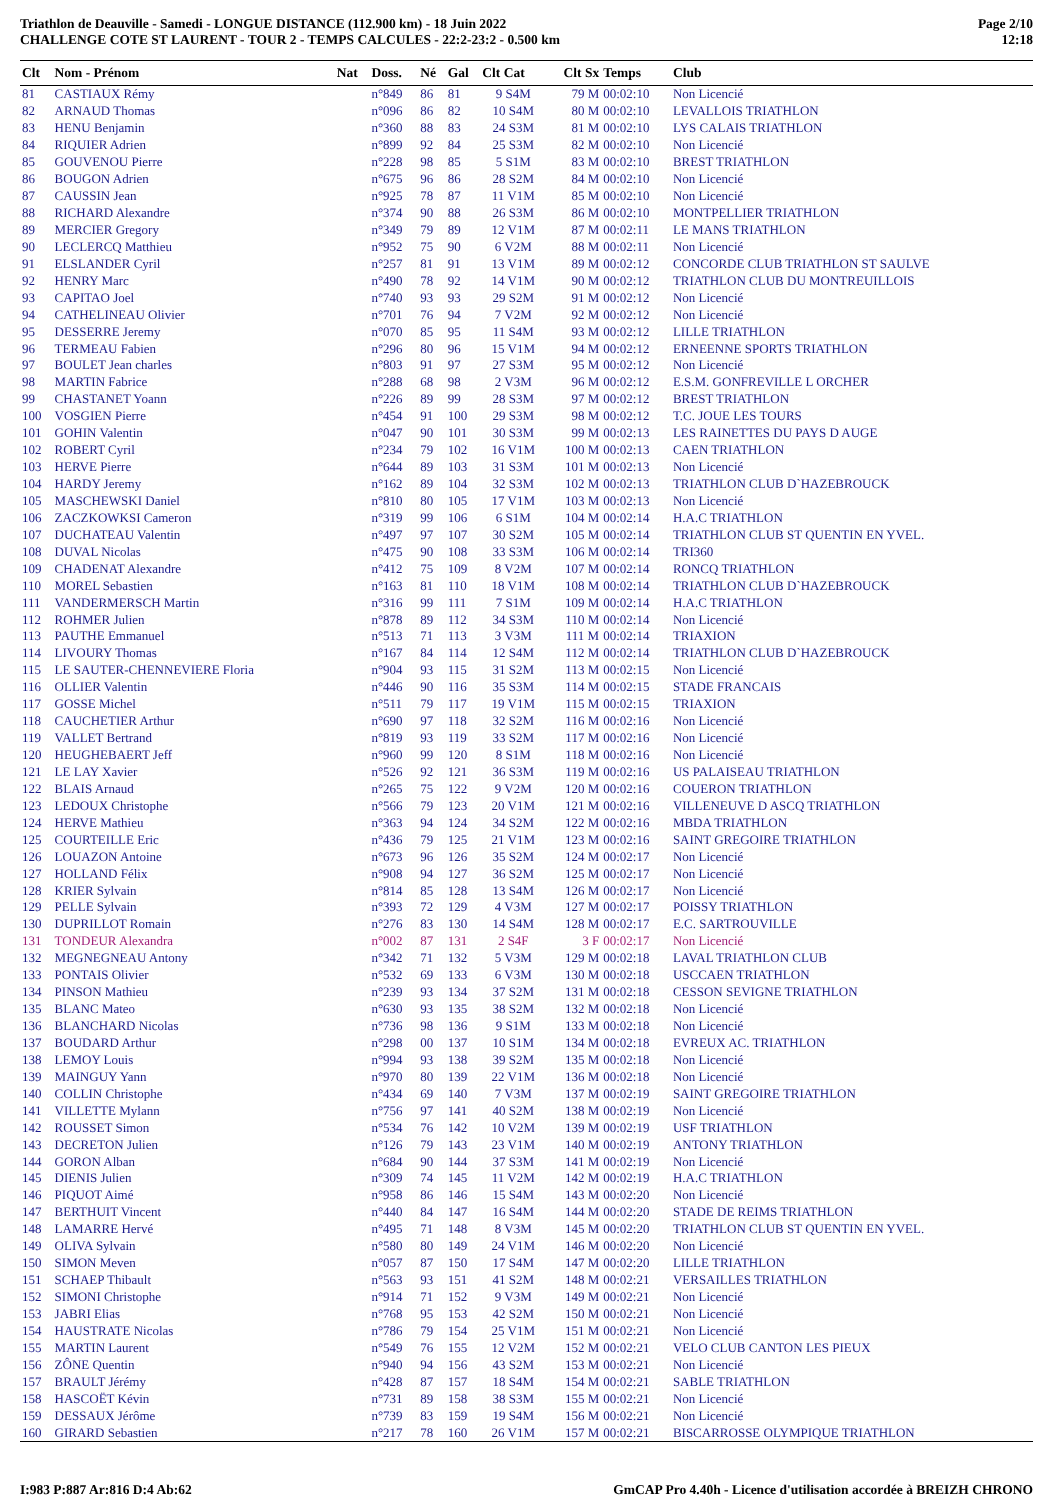Triathlon de Deauville - Samedi - LONGUE DISTANCE (112.900 km) - 18 Juin 2022
CHALLENGE COTE ST LAURENT - TOUR 2 - TEMPS CALCULES - 22:2-23:2 - 0.500 km
Page 2/10
12:18
| Clt | Nom - Prénom | Nat | Doss. | Né | Gal | Clt Cat | Clt Sx | Temps | Club |
| --- | --- | --- | --- | --- | --- | --- | --- | --- | --- |
| 81 | CASTIAUX Rémy | | n°849 | 86 | 81 | 9 S4M | 79 M | 00:02:10 | Non Licencié |
| 82 | ARNAUD Thomas | | n°096 | 86 | 82 | 10 S4M | 80 M | 00:02:10 | LEVALLOIS TRIATHLON |
| 83 | HENU Benjamin | | n°360 | 88 | 83 | 24 S3M | 81 M | 00:02:10 | LYS CALAIS TRIATHLON |
| 84 | RIQUIER Adrien | | n°899 | 92 | 84 | 25 S3M | 82 M | 00:02:10 | Non Licencié |
| 85 | GOUVENOU Pierre | | n°228 | 98 | 85 | 5 S1M | 83 M | 00:02:10 | BREST TRIATHLON |
| 86 | BOUGON Adrien | | n°675 | 96 | 86 | 28 S2M | 84 M | 00:02:10 | Non Licencié |
| 87 | CAUSSIN Jean | | n°925 | 78 | 87 | 11 V1M | 85 M | 00:02:10 | Non Licencié |
| 88 | RICHARD Alexandre | | n°374 | 90 | 88 | 26 S3M | 86 M | 00:02:10 | MONTPELLIER TRIATHLON |
| 89 | MERCIER Gregory | | n°349 | 79 | 89 | 12 V1M | 87 M | 00:02:11 | LE MANS TRIATHLON |
| 90 | LECLERCQ Matthieu | | n°952 | 75 | 90 | 6 V2M | 88 M | 00:02:11 | Non Licencié |
| 91 | ELSLANDER Cyril | | n°257 | 81 | 91 | 13 V1M | 89 M | 00:02:12 | CONCORDE CLUB TRIATHLON ST SAULVE |
| 92 | HENRY Marc | | n°490 | 78 | 92 | 14 V1M | 90 M | 00:02:12 | TRIATHLON CLUB DU MONTREUILLOIS |
| 93 | CAPITAO Joel | | n°740 | 93 | 93 | 29 S2M | 91 M | 00:02:12 | Non Licencié |
| 94 | CATHELINEAU Olivier | | n°701 | 76 | 94 | 7 V2M | 92 M | 00:02:12 | Non Licencié |
| 95 | DESSERRE Jeremy | | n°070 | 85 | 95 | 11 S4M | 93 M | 00:02:12 | LILLE TRIATHLON |
| 96 | TERMEAU Fabien | | n°296 | 80 | 96 | 15 V1M | 94 M | 00:02:12 | ERNEENNE SPORTS TRIATHLON |
| 97 | BOULET Jean charles | | n°803 | 91 | 97 | 27 S3M | 95 M | 00:02:12 | Non Licencié |
| 98 | MARTIN Fabrice | | n°288 | 68 | 98 | 2 V3M | 96 M | 00:02:12 | E.S.M. GONFREVILLE L ORCHER |
| 99 | CHASTANET Yoann | | n°226 | 89 | 99 | 28 S3M | 97 M | 00:02:12 | BREST TRIATHLON |
| 100 | VOSGIEN Pierre | | n°454 | 91 | 100 | 29 S3M | 98 M | 00:02:12 | T.C. JOUE LES TOURS |
| 101 | GOHIN Valentin | | n°047 | 90 | 101 | 30 S3M | 99 M | 00:02:13 | LES RAINETTES DU PAYS D AUGE |
| 102 | ROBERT Cyril | | n°234 | 79 | 102 | 16 V1M | 100 M | 00:02:13 | CAEN TRIATHLON |
| 103 | HERVE Pierre | | n°644 | 89 | 103 | 31 S3M | 101 M | 00:02:13 | Non Licencié |
| 104 | HARDY Jeremy | | n°162 | 89 | 104 | 32 S3M | 102 M | 00:02:13 | TRIATHLON CLUB D`HAZEBROUCK |
| 105 | MASCHEWSKI Daniel | | n°810 | 80 | 105 | 17 V1M | 103 M | 00:02:13 | Non Licencié |
| 106 | ZACZKOWKSI Cameron | | n°319 | 99 | 106 | 6 S1M | 104 M | 00:02:14 | H.A.C TRIATHLON |
| 107 | DUCHATEAU Valentin | | n°497 | 97 | 107 | 30 S2M | 105 M | 00:02:14 | TRIATHLON CLUB ST QUENTIN EN YVEL. |
| 108 | DUVAL Nicolas | | n°475 | 90 | 108 | 33 S3M | 106 M | 00:02:14 | TRI360 |
| 109 | CHADENAT Alexandre | | n°412 | 75 | 109 | 8 V2M | 107 M | 00:02:14 | RONCQ TRIATHLON |
| 110 | MOREL Sebastien | | n°163 | 81 | 110 | 18 V1M | 108 M | 00:02:14 | TRIATHLON CLUB D`HAZEBROUCK |
| 111 | VANDERMERSCH Martin | | n°316 | 99 | 111 | 7 S1M | 109 M | 00:02:14 | H.A.C TRIATHLON |
| 112 | ROHMER Julien | | n°878 | 89 | 112 | 34 S3M | 110 M | 00:02:14 | Non Licencié |
| 113 | PAUTHE Emmanuel | | n°513 | 71 | 113 | 3 V3M | 111 M | 00:02:14 | TRIAXION |
| 114 | LIVOURY Thomas | | n°167 | 84 | 114 | 12 S4M | 112 M | 00:02:14 | TRIATHLON CLUB D`HAZEBROUCK |
| 115 | LE SAUTER-CHENNEVIERE Floria | | n°904 | 93 | 115 | 31 S2M | 113 M | 00:02:15 | Non Licencié |
| 116 | OLLIER Valentin | | n°446 | 90 | 116 | 35 S3M | 114 M | 00:02:15 | STADE FRANCAIS |
| 117 | GOSSE Michel | | n°511 | 79 | 117 | 19 V1M | 115 M | 00:02:15 | TRIAXION |
| 118 | CAUCHETIER Arthur | | n°690 | 97 | 118 | 32 S2M | 116 M | 00:02:16 | Non Licencié |
| 119 | VALLET Bertrand | | n°819 | 93 | 119 | 33 S2M | 117 M | 00:02:16 | Non Licencié |
| 120 | HEUGHEBAERT Jeff | | n°960 | 99 | 120 | 8 S1M | 118 M | 00:02:16 | Non Licencié |
| 121 | LE LAY Xavier | | n°526 | 92 | 121 | 36 S3M | 119 M | 00:02:16 | US PALAISEAU TRIATHLON |
| 122 | BLAIS Arnaud | | n°265 | 75 | 122 | 9 V2M | 120 M | 00:02:16 | COUERON TRIATHLON |
| 123 | LEDOUX Christophe | | n°566 | 79 | 123 | 20 V1M | 121 M | 00:02:16 | VILLENEUVE D ASCQ TRIATHLON |
| 124 | HERVE Mathieu | | n°363 | 94 | 124 | 34 S2M | 122 M | 00:02:16 | MBDA TRIATHLON |
| 125 | COURTEILLE Eric | | n°436 | 79 | 125 | 21 V1M | 123 M | 00:02:16 | SAINT GREGOIRE TRIATHLON |
| 126 | LOUAZON Antoine | | n°673 | 96 | 126 | 35 S2M | 124 M | 00:02:17 | Non Licencié |
| 127 | HOLLAND Félix | | n°908 | 94 | 127 | 36 S2M | 125 M | 00:02:17 | Non Licencié |
| 128 | KRIER Sylvain | | n°814 | 85 | 128 | 13 S4M | 126 M | 00:02:17 | Non Licencié |
| 129 | PELLE Sylvain | | n°393 | 72 | 129 | 4 V3M | 127 M | 00:02:17 | POISSY TRIATHLON |
| 130 | DUPRILLOT Romain | | n°276 | 83 | 130 | 14 S4M | 128 M | 00:02:17 | E.C. SARTROUVILLE |
| 131 | TONDEUR Alexandra | | n°002 | 87 | 131 | 2 S4F | 3 F | 00:02:17 | Non Licencié |
| 132 | MEGNEGNEAU Antony | | n°342 | 71 | 132 | 5 V3M | 129 M | 00:02:18 | LAVAL TRIATHLON CLUB |
| 133 | PONTAIS Olivier | | n°532 | 69 | 133 | 6 V3M | 130 M | 00:02:18 | USCCAEN TRIATHLON |
| 134 | PINSON Mathieu | | n°239 | 93 | 134 | 37 S2M | 131 M | 00:02:18 | CESSON SEVIGNE TRIATHLON |
| 135 | BLANC Mateo | | n°630 | 93 | 135 | 38 S2M | 132 M | 00:02:18 | Non Licencié |
| 136 | BLANCHARD Nicolas | | n°736 | 98 | 136 | 9 S1M | 133 M | 00:02:18 | Non Licencié |
| 137 | BOUDARD Arthur | | n°298 | 00 | 137 | 10 S1M | 134 M | 00:02:18 | EVREUX AC. TRIATHLON |
| 138 | LEMOY Louis | | n°994 | 93 | 138 | 39 S2M | 135 M | 00:02:18 | Non Licencié |
| 139 | MAINGUY Yann | | n°970 | 80 | 139 | 22 V1M | 136 M | 00:02:18 | Non Licencié |
| 140 | COLLIN Christophe | | n°434 | 69 | 140 | 7 V3M | 137 M | 00:02:19 | SAINT GREGOIRE TRIATHLON |
| 141 | VILLETTE Mylann | | n°756 | 97 | 141 | 40 S2M | 138 M | 00:02:19 | Non Licencié |
| 142 | ROUSSET Simon | | n°534 | 76 | 142 | 10 V2M | 139 M | 00:02:19 | USF TRIATHLON |
| 143 | DECRETON Julien | | n°126 | 79 | 143 | 23 V1M | 140 M | 00:02:19 | ANTONY TRIATHLON |
| 144 | GORON Alban | | n°684 | 90 | 144 | 37 S3M | 141 M | 00:02:19 | Non Licencié |
| 145 | DIENIS Julien | | n°309 | 74 | 145 | 11 V2M | 142 M | 00:02:19 | H.A.C TRIATHLON |
| 146 | PIQUOT Aimé | | n°958 | 86 | 146 | 15 S4M | 143 M | 00:02:20 | Non Licencié |
| 147 | BERTHUIT Vincent | | n°440 | 84 | 147 | 16 S4M | 144 M | 00:02:20 | STADE DE REIMS TRIATHLON |
| 148 | LAMARRE Hervé | | n°495 | 71 | 148 | 8 V3M | 145 M | 00:02:20 | TRIATHLON CLUB ST QUENTIN EN YVEL. |
| 149 | OLIVA Sylvain | | n°580 | 80 | 149 | 24 V1M | 146 M | 00:02:20 | Non Licencié |
| 150 | SIMON Meven | | n°057 | 87 | 150 | 17 S4M | 147 M | 00:02:20 | LILLE TRIATHLON |
| 151 | SCHAEP Thibault | | n°563 | 93 | 151 | 41 S2M | 148 M | 00:02:21 | VERSAILLES TRIATHLON |
| 152 | SIMONI Christophe | | n°914 | 71 | 152 | 9 V3M | 149 M | 00:02:21 | Non Licencié |
| 153 | JABRI Elias | | n°768 | 95 | 153 | 42 S2M | 150 M | 00:02:21 | Non Licencié |
| 154 | HAUSTRATE Nicolas | | n°786 | 79 | 154 | 25 V1M | 151 M | 00:02:21 | Non Licencié |
| 155 | MARTIN Laurent | | n°549 | 76 | 155 | 12 V2M | 152 M | 00:02:21 | VELO CLUB CANTON LES PIEUX |
| 156 | ZÔNE Quentin | | n°940 | 94 | 156 | 43 S2M | 153 M | 00:02:21 | Non Licencié |
| 157 | BRAULT Jérémy | | n°428 | 87 | 157 | 18 S4M | 154 M | 00:02:21 | SABLE TRIATHLON |
| 158 | HASCOËT Kévin | | n°731 | 89 | 158 | 38 S3M | 155 M | 00:02:21 | Non Licencié |
| 159 | DESSAUX Jérôme | | n°739 | 83 | 159 | 19 S4M | 156 M | 00:02:21 | Non Licencié |
| 160 | GIRARD Sebastien | | n°217 | 78 | 160 | 26 V1M | 157 M | 00:02:21 | BISCARROSSE OLYMPIQUE TRIATHLON |
I:983 P:887 Ar:816 D:4 Ab:62 GmCAP Pro 4.40h - Licence d'utilisation accordée à BREIZH CHRONO